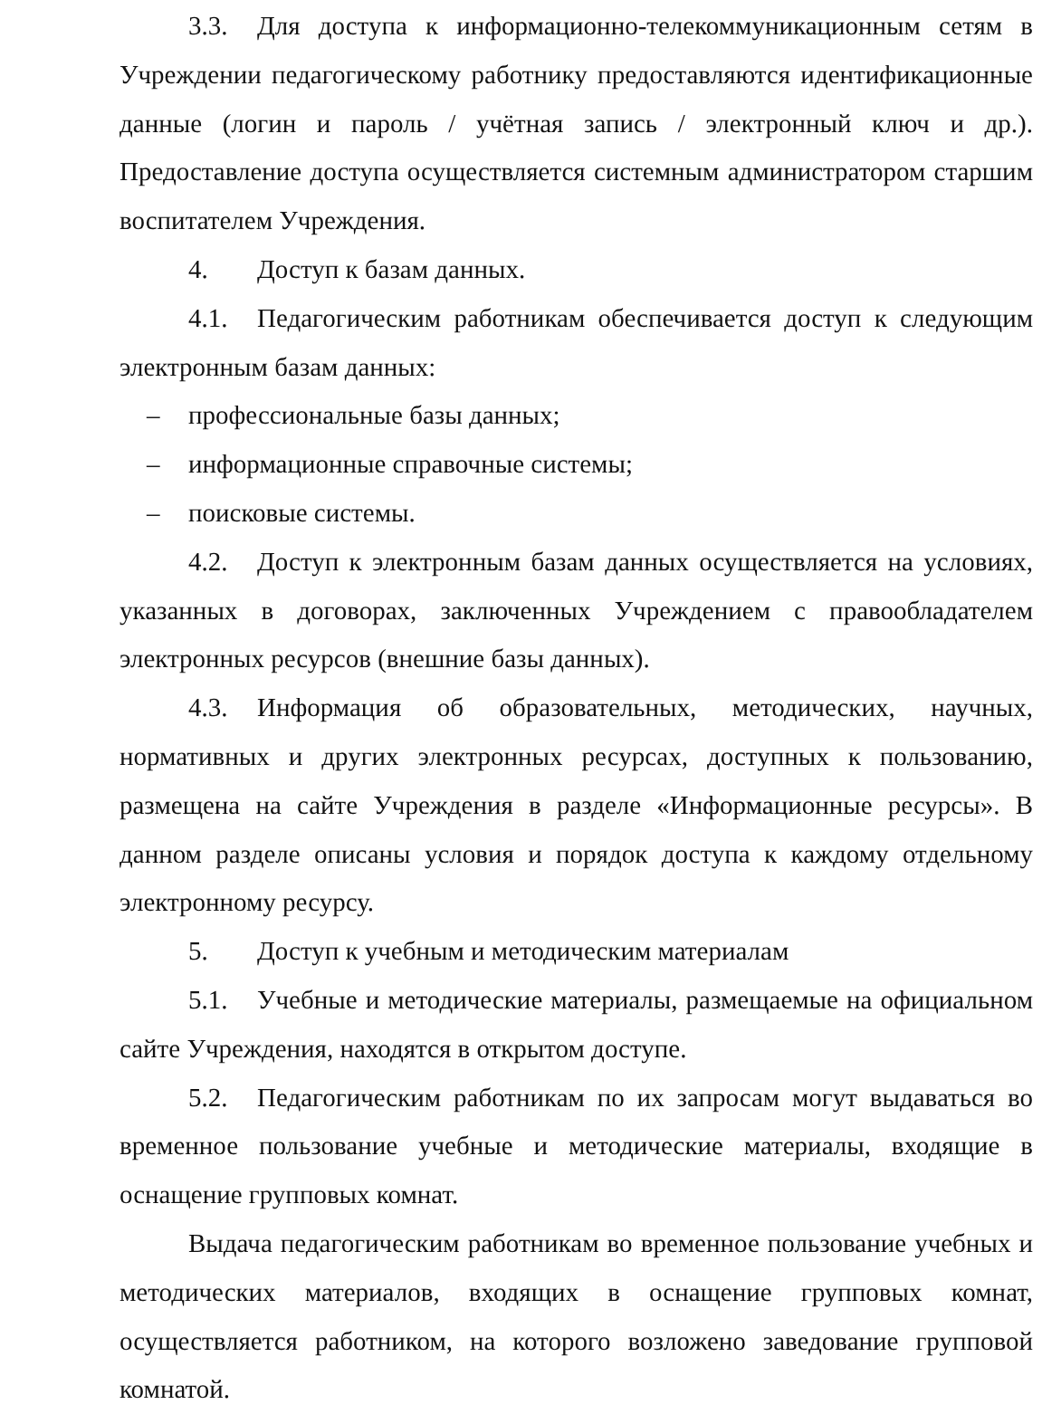3.3. Для доступа к информационно-телекоммуникационным сетям в Учреждении педагогическому работнику предоставляются идентификационные данные (логин и пароль / учётная запись / электронный ключ и др.). Предоставление доступа осуществляется системным администратором старшим воспитателем Учреждения.
4. Доступ к базам данных.
4.1. Педагогическим работникам обеспечивается доступ к следующим электронным базам данных:
– профессиональные базы данных;
– информационные справочные системы;
– поисковые системы.
4.2. Доступ к электронным базам данных осуществляется на условиях, указанных в договорах, заключенных Учреждением с правообладателем электронных ресурсов (внешние базы данных).
4.3. Информация об образовательных, методических, научных, нормативных и других электронных ресурсах, доступных к пользованию, размещена на сайте Учреждения в разделе «Информационные ресурсы». В данном разделе описаны условия и порядок доступа к каждому отдельному электронному ресурсу.
5. Доступ к учебным и методическим материалам
5.1. Учебные и методические материалы, размещаемые на официальном сайте Учреждения, находятся в открытом доступе.
5.2. Педагогическим работникам по их запросам могут выдаваться во временное пользование учебные и методические материалы, входящие в оснащение групповых комнат.
Выдача педагогическим работникам во временное пользование учебных и методических материалов, входящих в оснащение групповых комнат, осуществляется работником, на которого возложено заведование групповой комнатой.